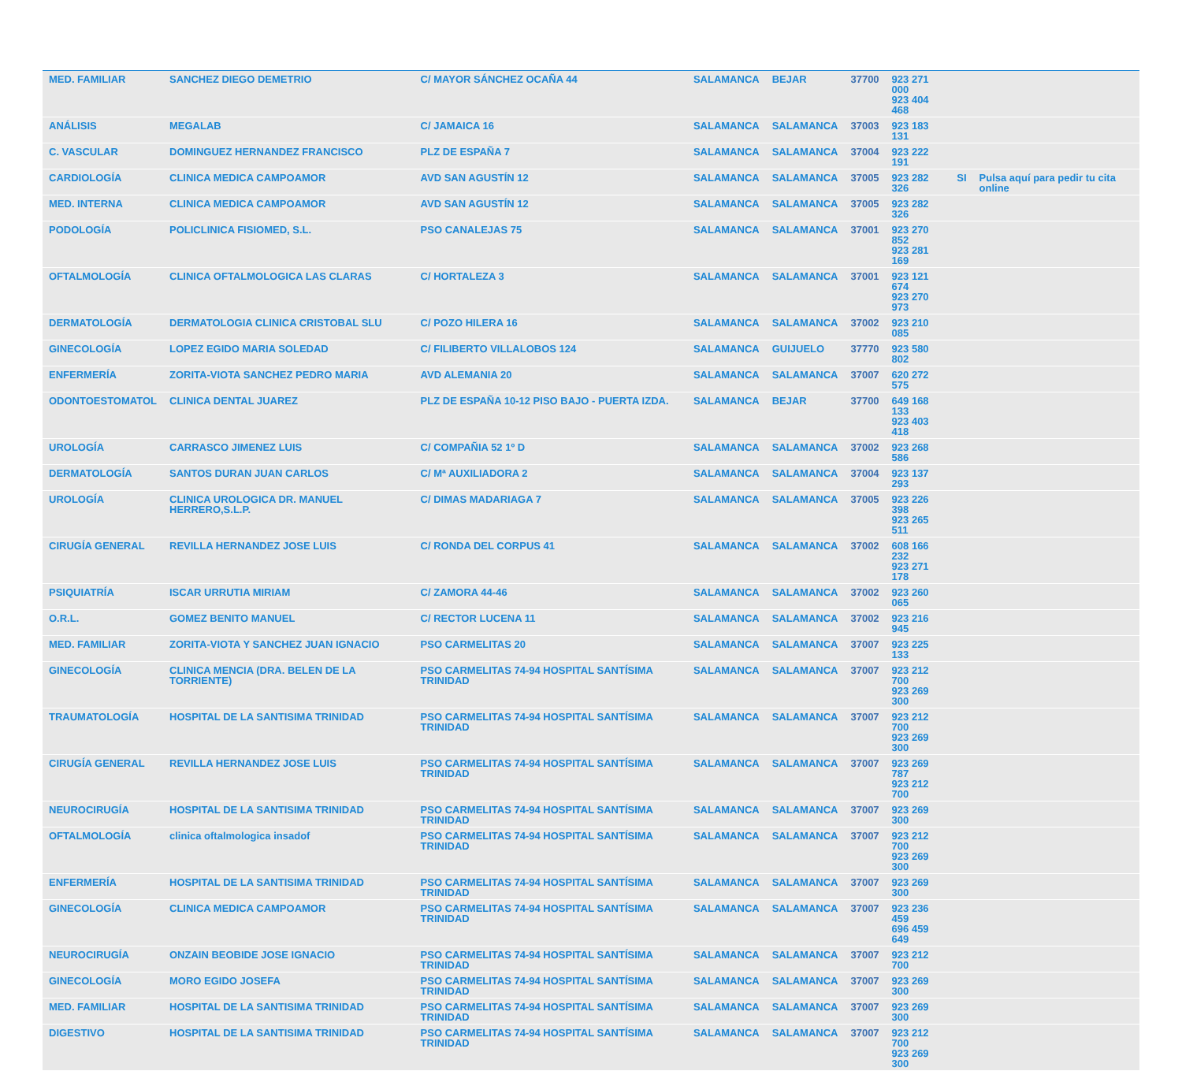| MED. FAMILIAR | SANCHEZ DIEGO DEMETRIO | C/ MAYOR SÁNCHEZ OCAÑA 44 | SALAMANCA | BEJAR | 37700 | 923 271 000 923 404 468 | | |
| ANÁLISIS | MEGALAB | C/ JAMAICA 16 | SALAMANCA | SALAMANCA | 37003 | 923 183 131 | | |
| C. VASCULAR | DOMINGUEZ HERNANDEZ FRANCISCO | PLZ DE ESPAÑA 7 | SALAMANCA | SALAMANCA | 37004 | 923 222 191 | | |
| CARDIOLOGÍA | CLINICA MEDICA CAMPOAMOR | AVD SAN AGUSTÍN 12 | SALAMANCA | SALAMANCA | 37005 | 923 282 326 | SI | Pulsa aquí para pedir tu cita online |
| MED. INTERNA | CLINICA MEDICA CAMPOAMOR | AVD SAN AGUSTÍN 12 | SALAMANCA | SALAMANCA | 37005 | 923 282 326 | | |
| PODOLOGÍA | POLICLINICA FISIOMED, S.L. | PSO CANALEJAS 75 | SALAMANCA | SALAMANCA | 37001 | 923 270 852 923 281 169 | | |
| OFTALMOLOGÍA | CLINICA OFTALMOLOGICA LAS CLARAS | C/ HORTALEZA 3 | SALAMANCA | SALAMANCA | 37001 | 923 121 674 923 270 973 | | |
| DERMATOLOGÍA | DERMATOLOGIA CLINICA CRISTOBAL SLU | C/ POZO HILERA 16 | SALAMANCA | SALAMANCA | 37002 | 923 210 085 | | |
| GINECOLOGÍA | LOPEZ EGIDO MARIA SOLEDAD | C/ FILIBERTO VILLALOBOS 124 | SALAMANCA | GUIJUELO | 37770 | 923 580 802 | | |
| ENFERMERÍA | ZORITA-VIOTA SANCHEZ PEDRO MARIA | AVD ALEMANIA 20 | SALAMANCA | SALAMANCA | 37007 | 620 272 575 | | |
| ODONTOESTOMATOL | CLINICA DENTAL JUAREZ | PLZ DE ESPAÑA 10-12 PISO BAJO - PUERTA IZDA. | SALAMANCA | BEJAR | 37700 | 649 168 133 923 403 418 | | |
| UROLOGÍA | CARRASCO JIMENEZ LUIS | C/ COMPAÑIA 52 1º D | SALAMANCA | SALAMANCA | 37002 | 923 268 586 | | |
| DERMATOLOGÍA | SANTOS DURAN JUAN CARLOS | C/ Mª AUXILIADORA 2 | SALAMANCA | SALAMANCA | 37004 | 923 137 293 | | |
| UROLOGÍA | CLINICA UROLOGICA DR. MANUEL HERRERO,S.L.P. | C/ DIMAS MADARIAGA 7 | SALAMANCA | SALAMANCA | 37005 | 923 226 398 923 265 511 | | |
| CIRUGÍA GENERAL | REVILLA HERNANDEZ JOSE LUIS | C/ RONDA DEL CORPUS 41 | SALAMANCA | SALAMANCA | 37002 | 608 166 232 923 271 178 | | |
| PSIQUIATRÍA | ISCAR URRUTIA MIRIAM | C/ ZAMORA 44-46 | SALAMANCA | SALAMANCA | 37002 | 923 260 065 | | |
| O.R.L. | GOMEZ BENITO MANUEL | C/ RECTOR LUCENA 11 | SALAMANCA | SALAMANCA | 37002 | 923 216 945 | | |
| MED. FAMILIAR | ZORITA-VIOTA Y SANCHEZ JUAN IGNACIO | PSO CARMELITAS 20 | SALAMANCA | SALAMANCA | 37007 | 923 225 133 | | |
| GINECOLOGÍA | CLINICA MENCIA (DRA. BELEN DE LA TORRIENTE) | PSO CARMELITAS 74-94 HOSPITAL SANTÍSIMA TRINIDAD | SALAMANCA | SALAMANCA | 37007 | 923 212 700 923 269 300 | | |
| TRAUMATOLOGÍA | HOSPITAL DE LA SANTISIMA TRINIDAD | PSO CARMELITAS 74-94 HOSPITAL SANTÍSIMA TRINIDAD | SALAMANCA | SALAMANCA | 37007 | 923 212 700 923 269 300 | | |
| CIRUGÍA GENERAL | REVILLA HERNANDEZ JOSE LUIS | PSO CARMELITAS 74-94 HOSPITAL SANTÍSIMA TRINIDAD | SALAMANCA | SALAMANCA | 37007 | 923 269 787 923 212 700 | | |
| NEUROCIRUGÍA | HOSPITAL DE LA SANTISIMA TRINIDAD | PSO CARMELITAS 74-94 HOSPITAL SANTÍSIMA TRINIDAD | SALAMANCA | SALAMANCA | 37007 | 923 269 300 | | |
| OFTALMOLOGÍA | clinica oftalmologica insadof | PSO CARMELITAS 74-94 HOSPITAL SANTÍSIMA TRINIDAD | SALAMANCA | SALAMANCA | 37007 | 923 212 700 923 269 300 | | |
| ENFERMERÍA | HOSPITAL DE LA SANTISIMA TRINIDAD | PSO CARMELITAS 74-94 HOSPITAL SANTÍSIMA TRINIDAD | SALAMANCA | SALAMANCA | 37007 | 923 269 300 | | |
| GINECOLOGÍA | CLINICA MEDICA CAMPOAMOR | PSO CARMELITAS 74-94 HOSPITAL SANTÍSIMA TRINIDAD | SALAMANCA | SALAMANCA | 37007 | 923 236 459 696 459 649 | | |
| NEUROCIRUGÍA | ONZAIN BEOBIDE JOSE IGNACIO | PSO CARMELITAS 74-94 HOSPITAL SANTÍSIMA TRINIDAD | SALAMANCA | SALAMANCA | 37007 | 923 212 700 | | |
| GINECOLOGÍA | MORO EGIDO JOSEFA | PSO CARMELITAS 74-94 HOSPITAL SANTÍSIMA TRINIDAD | SALAMANCA | SALAMANCA | 37007 | 923 269 300 | | |
| MED. FAMILIAR | HOSPITAL DE LA SANTISIMA TRINIDAD | PSO CARMELITAS 74-94 HOSPITAL SANTÍSIMA TRINIDAD | SALAMANCA | SALAMANCA | 37007 | 923 269 300 | | |
| DIGESTIVO | HOSPITAL DE LA SANTISIMA TRINIDAD | PSO CARMELITAS 74-94 HOSPITAL SANTÍSIMA TRINIDAD | SALAMANCA | SALAMANCA | 37007 | 923 212 700 923 269 300 | | |